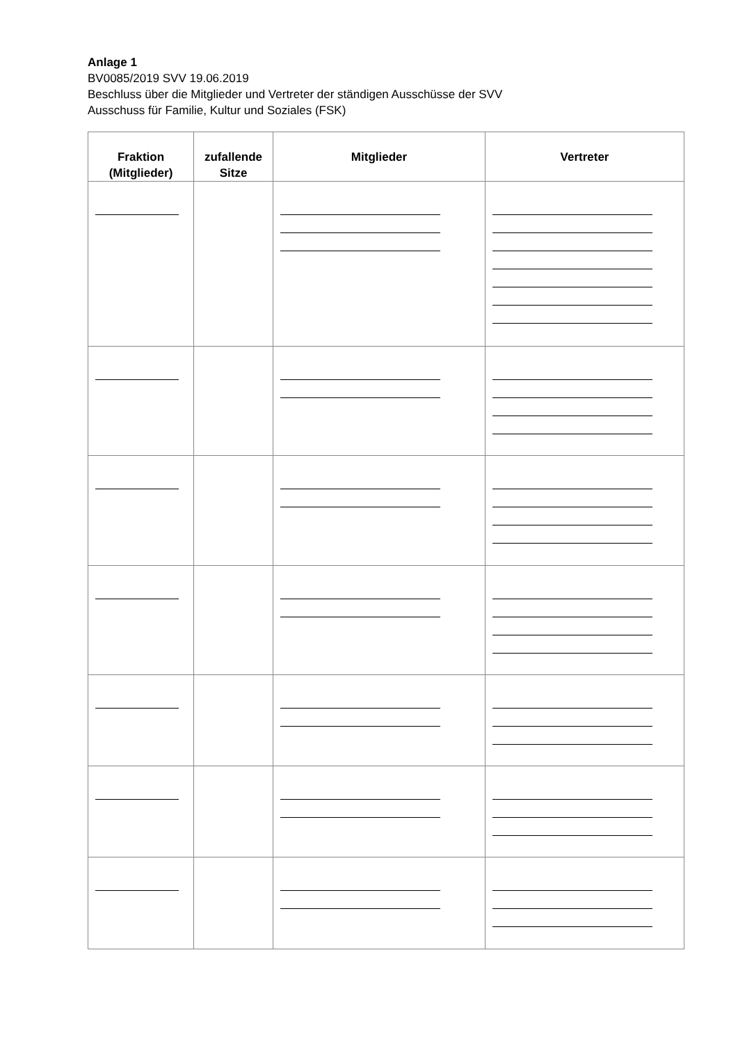Anlage 1
BV0085/2019 SVV 19.06.2019
Beschluss über die Mitglieder und Vertreter der ständigen Ausschüsse der SVV
Ausschuss für Familie, Kultur und Soziales (FSK)
| Fraktion (Mitglieder) | zufallende Sitze | Mitglieder | Vertreter |
| --- | --- | --- | --- |